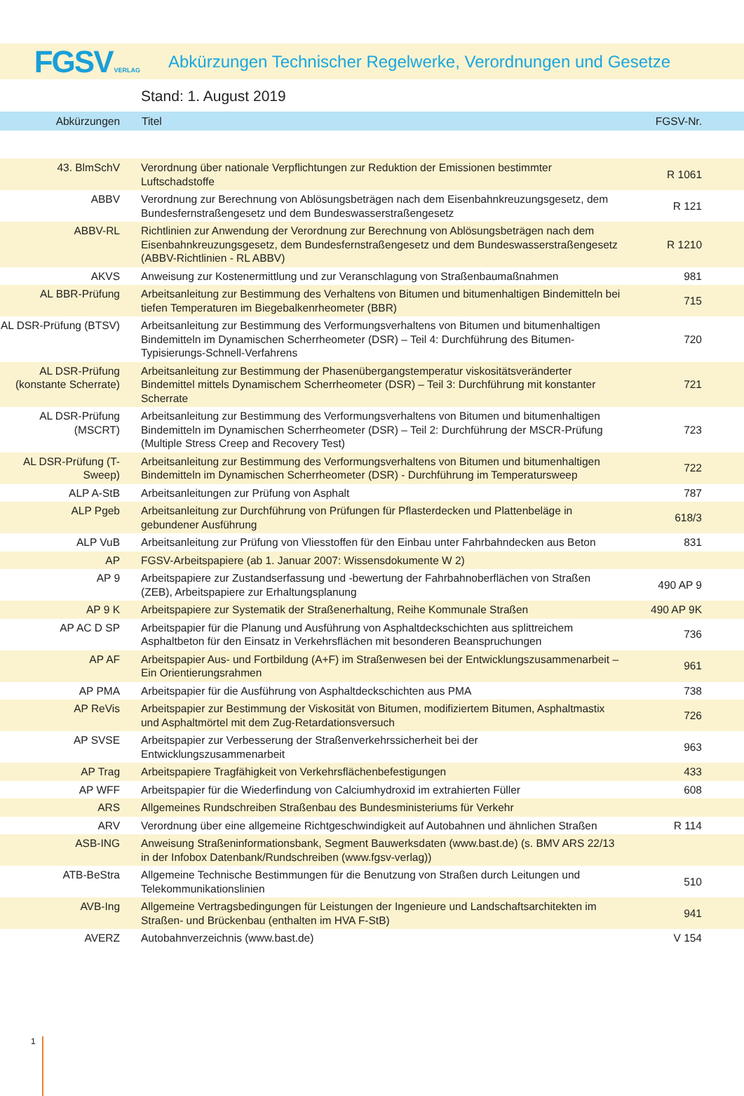FGSVVERLAG
Abkürzungen Technischer Regelwerke, Verordnungen und Gesetze
Stand: 1. August 2019
| Abkürzungen | Titel | FGSV-Nr. |
| --- | --- | --- |
| 43. BlmSchV | Verordnung über nationale Verpflichtungen zur Reduktion der Emissionen bestimmter Luftschadstoffe | R 1061 |
| ABBV | Verordnung zur Berechnung von Ablösungsbeträgen nach dem Eisenbahnkreuzungsgesetz, dem Bundesfernstraßengesetz und dem Bundeswasserstraßengesetz | R 121 |
| ABBV-RL | Richtlinien zur Anwendung der Verordnung zur Berechnung von Ablösungsbeträgen nach dem Eisenbahnkreuzungsgesetz, dem Bundesfernstraßengesetz und dem Bundeswasserstraßengesetz (ABBV-Richtlinien - RL ABBV) | R 1210 |
| AKVS | Anweisung zur Kostenermittlung und zur Veranschlagung von Straßenbaumaßnahmen | 981 |
| AL BBR-Prüfung | Arbeitsanleitung zur Bestimmung des Verhaltens von Bitumen und bitumenhaltigen Bindemitteln bei tiefen Temperaturen im Biegebalkenrheometer (BBR) | 715 |
| AL DSR-Prüfung (BTSV) | Arbeitsanleitung zur Bestimmung des Verformungsverhaltens von Bitumen und bitumenhaltigen Bindemitteln im Dynamischen Scherrheometer (DSR) – Teil 4: Durchführung des Bitumen-Typisierungs-Schnell-Verfahrens | 720 |
| AL DSR-Prüfung (konstante Scherrate) | Arbeitsanleitung zur Bestimmung der Phasenübergangstemperatur viskositätsveränderter Bindemittel mittels Dynamischem Scherrheometer (DSR) – Teil 3: Durchführung mit konstanter Scherrate | 721 |
| AL DSR-Prüfung (MSCRT) | Arbeitsanleitung zur Bestimmung des Verformungsverhaltens von Bitumen und bitumenhaltigen Bindemitteln im Dynamischen Scherrheometer (DSR) – Teil 2: Durchführung der MSCR-Prüfung (Multiple Stress Creep and Recovery Test) | 723 |
| AL DSR-Prüfung (T-Sweep) | Arbeitsanleitung zur Bestimmung des Verformungsverhaltens von Bitumen und bitumenhaltigen Bindemitteln im Dynamischen Scherrheometer (DSR) - Durchführung im Temperatursweep | 722 |
| ALP A-StB | Arbeitsanleitungen zur Prüfung von Asphalt | 787 |
| ALP Pgeb | Arbeitsanleitung zur Durchführung von Prüfungen für Pflasterdecken und Plattenbeläge in gebundener Ausführung | 618/3 |
| ALP VuB | Arbeitsanleitung zur Prüfung von Vliesstoffen für den Einbau unter Fahrbahndecken aus Beton | 831 |
| AP | FGSV-Arbeitspapiere (ab 1. Januar 2007: Wissensdokumente W 2) | |
| AP 9 | Arbeitspapiere zur Zustandserfassung und -bewertung der Fahrbahnoberflächen von Straßen (ZEB), Arbeitspapiere zur Erhaltungsplanung | 490 AP 9 |
| AP 9 K | Arbeitspapiere zur Systematik der Straßenerhaltung, Reihe Kommunale Straßen | 490 AP 9K |
| AP AC D SP | Arbeitspapier für die Planung und Ausführung von Asphaltdeckschichten aus splittreichem Asphaltbeton für den Einsatz in Verkehrsflächen mit besonderen Beanspruchungen | 736 |
| AP AF | Arbeitspapier Aus- und Fortbildung (A+F) im Straßenwesen bei der Entwicklungszusammenarbeit – Ein Orientierungsrahmen | 961 |
| AP PMA | Arbeitspapier für die Ausführung von Asphaltdeckschichten aus PMA | 738 |
| AP ReVis | Arbeitspapier zur Bestimmung der Viskosität von Bitumen, modifiziertem Bitumen, Asphaltmastix und Asphaltmörtel mit dem Zug-Retardationsversuch | 726 |
| AP SVSE | Arbeitspapier zur Verbesserung der Straßenverkehrssicherheit bei der Entwicklungszusammenarbeit | 963 |
| AP Trag | Arbeitspapiere Tragfähigkeit von Verkehrsflächenbefestigungen | 433 |
| AP WFF | Arbeitspapier für die Wiederfindung von Calciumhydroxid im extrahierten Füller | 608 |
| ARS | Allgemeines Rundschreiben Straßenbau des Bundesministeriums für Verkehr | |
| ARV | Verordnung über eine allgemeine Richtgeschwindigkeit auf Autobahnen und ähnlichen Straßen | R 114 |
| ASB-ING | Anweisung Straßeninformationsbank, Segment Bauwerksdaten (www.bast.de) (s. BMV ARS 22/13 in der Infobox Datenbank/Rundschreiben (www.fgsv-verlag)) | |
| ATB-BeStra | Allgemeine Technische Bestimmungen für die Benutzung von Straßen durch Leitungen und Telekommunikationslinien | 510 |
| AVB-Ing | Allgemeine Vertragsbedingungen für Leistungen der Ingenieure und Landschaftsarchitekten im Straßen- und Brückenbau (enthalten im HVA F-StB) | 941 |
| AVERZ | Autobahnverzeichnis (www.bast.de) | V 154 |
1